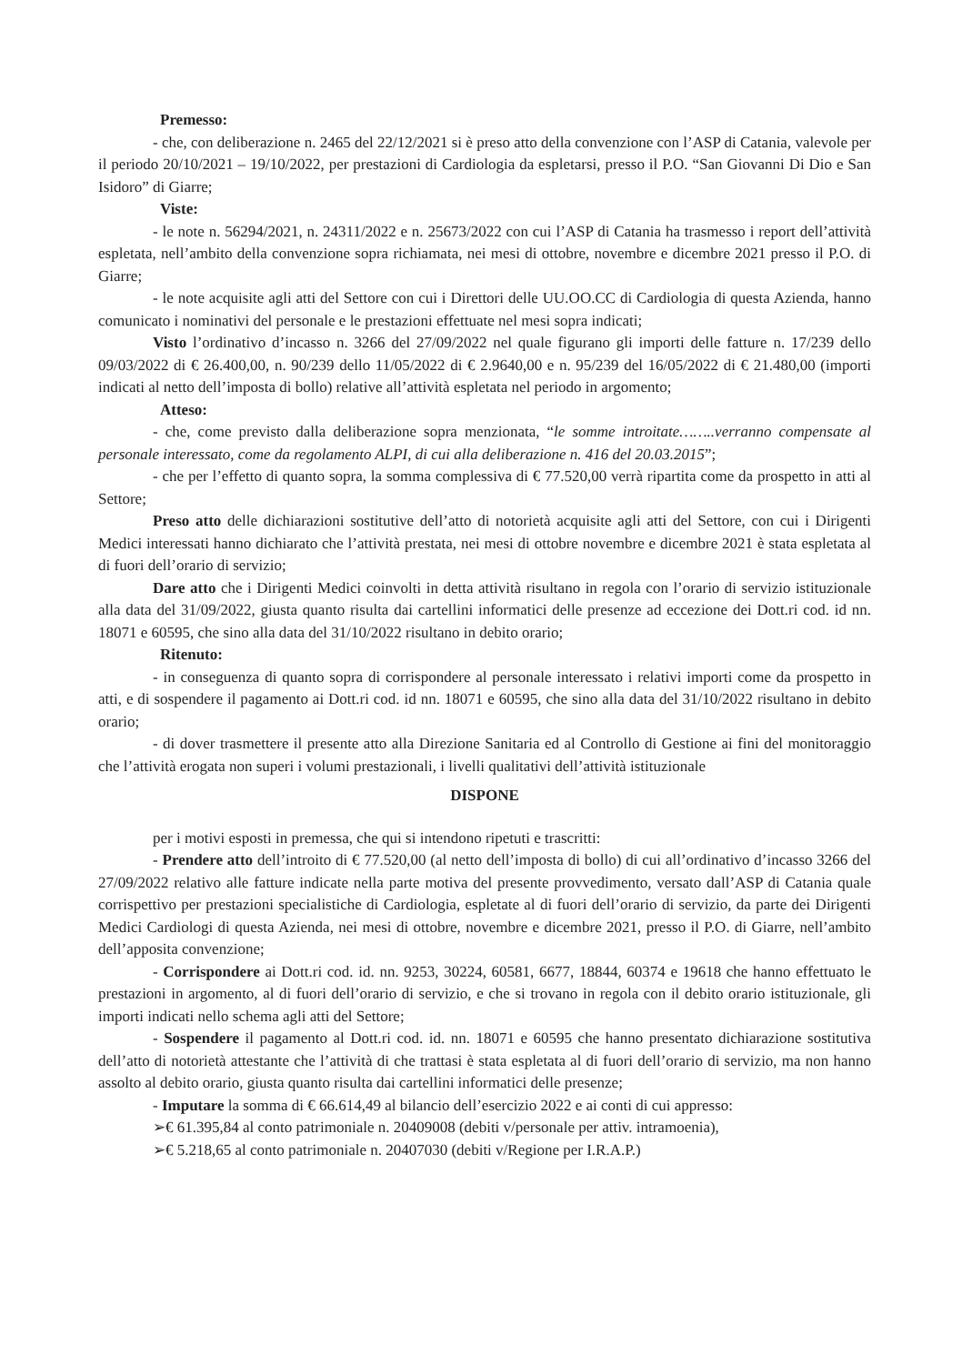Premesso:
- che, con deliberazione n. 2465 del 22/12/2021 si è preso atto della convenzione con l’ASP di Catania, valevole per il periodo 20/10/2021 – 19/10/2022, per prestazioni di Cardiologia da espletarsi, presso il P.O. “San Giovanni Di Dio e San Isidoro” di Giarre;
Viste:
- le note n. 56294/2021, n. 24311/2022 e n. 25673/2022 con cui l’ASP di Catania ha trasmesso i report dell’attività espletata, nell’ambito della convenzione sopra richiamata, nei mesi di ottobre, novembre e dicembre 2021 presso il P.O. di Giarre;
- le note acquisite agli atti del Settore con cui i Direttori delle UU.OO.CC di Cardiologia di questa Azienda, hanno comunicato i nominativi del personale e le prestazioni effettuate nel mesi sopra indicati;
Visto l’ordinativo d’incasso n. 3266 del 27/09/2022 nel quale figurano gli importi delle fatture n. 17/239 dello 09/03/2022 di € 26.400,00, n. 90/239 dello 11/05/2022 di € 2.9640,00 e n. 95/239 del 16/05/2022 di € 21.480,00 (importi indicati al netto dell’imposta di bollo) relative all’attività espletata nel periodo in argomento;
Atteso:
- che, come previsto dalla deliberazione sopra menzionata, “le somme introitate……..verranno compensate al personale interessato, come da regolamento ALPI, di cui alla deliberazione n. 416 del 20.03.2015”;
- che per l’effetto di quanto sopra, la somma complessiva di € 77.520,00 verrà ripartita come da prospetto in atti al Settore;
Preso atto delle dichiarazioni sostitutive dell’atto di notorietà acquisite agli atti del Settore, con cui i Dirigenti Medici interessati hanno dichiarato che l’attività prestata, nei mesi di ottobre novembre e dicembre 2021 è stata espletata al di fuori dell’orario di servizio;
Dare atto che i Dirigenti Medici coinvolti in detta attività risultano in regola con l’orario di servizio istituzionale alla data del 31/09/2022, giusta quanto risulta dai cartellini informatici delle presenze ad eccezione dei Dott.ri cod. id nn. 18071 e 60595, che sino alla data del 31/10/2022 risultano in debito orario;
Ritenuto:
- in conseguenza di quanto sopra di corrispondere al personale interessato i relativi importi come da prospetto in atti, e di sospendere il pagamento ai Dott.ri cod. id nn. 18071 e 60595, che sino alla data del 31/10/2022 risultano in debito orario;
- di dover trasmettere il presente atto alla Direzione Sanitaria ed al Controllo di Gestione ai fini del monitoraggio che l’attività erogata non superi i volumi prestazionali, i livelli qualitativi dell’attività istituzionale
DISPONE
per i motivi esposti in premessa, che qui si intendono ripetuti e trascritti:
- Prendere atto dell’introito di € 77.520,00 (al netto dell’imposta di bollo) di cui all’ordinativo d’incasso 3266 del 27/09/2022 relativo alle fatture indicate nella parte motiva del presente provvedimento, versato dall’ASP di Catania quale corrispettivo per prestazioni specialistiche di Cardiologia, espletate al di fuori dell’orario di servizio, da parte dei Dirigenti Medici Cardiologi di questa Azienda, nei mesi di ottobre, novembre e dicembre 2021, presso il P.O. di Giarre, nell’ambito dell’apposita convenzione;
- Corrispondere ai Dott.ri cod. id. nn. 9253, 30224, 60581, 6677, 18844, 60374 e 19618 che hanno effettuato le prestazioni in argomento, al di fuori dell’orario di servizio, e che si trovano in regola con il debito orario istituzionale, gli importi indicati nello schema agli atti del Settore;
- Sospendere il pagamento al Dott.ri cod. id. nn. 18071 e 60595 che hanno presentato dichiarazione sostitutiva dell’atto di notorietà attestante che l’attività di che trattasi è stata espletata al di fuori dell’orario di servizio, ma non hanno assolto al debito orario, giusta quanto risulta dai cartellini informatici delle presenze;
- Imputare la somma di € 66.614,49 al bilancio dell’esercizio 2022 e ai conti di cui appresso:
➢€ 61.395,84 al conto patrimoniale n. 20409008 (debiti v/personale per attiv. intramoenia),
➢€ 5.218,65 al conto patrimoniale n. 20407030 (debiti v/Regione per I.R.A.P.)